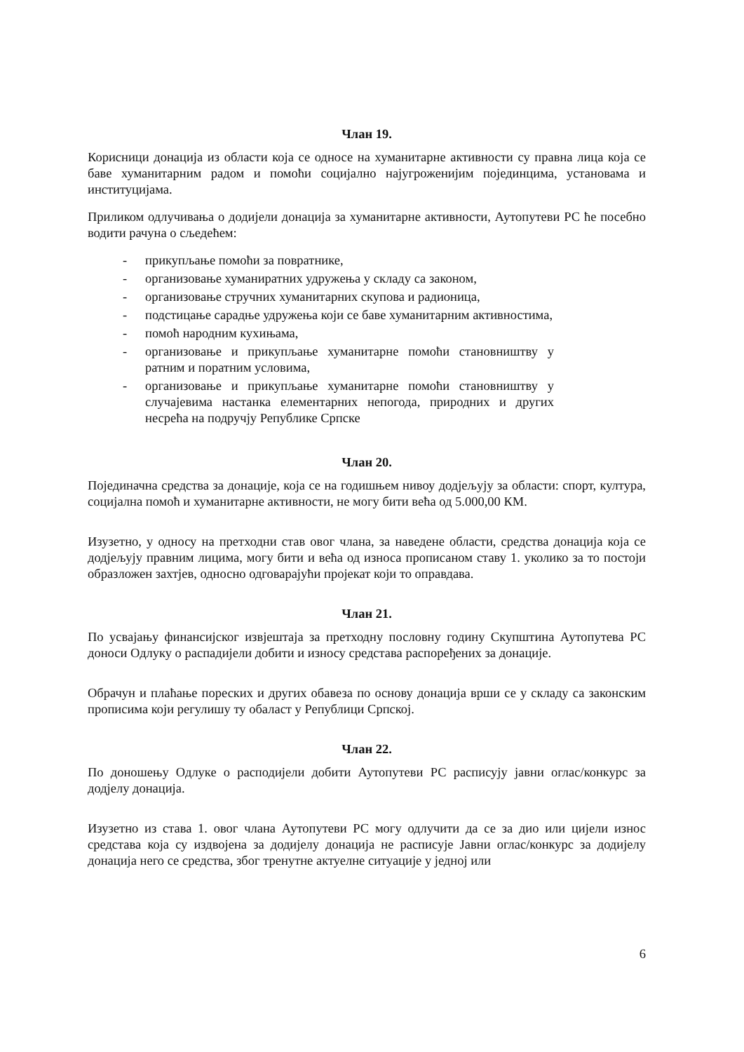Члан 19.
Корисници донација из области која се односе на хуманитарне активности су правна лица која се баве хуманитарним радом и помоћи социјално најугроженијим појединцима, установама и институцијама.
Приликом одлучивања о додијели донација за хуманитарне активности, Аутопутеви РС ће посебно водити рачуна о сљедећем:
- прикупљање помоћи за повратнике,
- организовање хуманиратних удружења у складу са законом,
- организовање стручних хуманитарних скупова и радионица,
- подстицање сарадње удружења који се баве хуманитарним активностима,
- помоћ народним кухињама,
- организовање и прикупљање хуманитарне помоћи становништву у ратним и поратним условима,
- организовање и прикупљање хуманитарне помоћи становништву у случајевима настанка елементарних непогода, природних и других несрећа на подручју Републике Српске
Члан 20.
Појединачна средства за донације, која се на годишњем нивоу додјељују за области: спорт, култура, социјална помоћ и хуманитарне активности, не могу бити већа од 5.000,00 КМ.
Изузетно, у односу на претходни став овог члана, за наведене области, средства донација која се додјељују правним лицима, могу бити и већа од износа прописаном ставу 1. уколико за то постоји образложен захтјев, односно одговарајући пројекат који то оправдава.
Члан 21.
По усвајању финансијског извјештаја за претходну пословну годину Скупштина Аутопутева РС доноси Одлуку о распадијели добити и износу средстава распоређених за донације.
Обрачун и плаћање пореских и других обавеза по основу донација врши се у складу са законским прописима који регулишу ту обаласт у Републици Српској.
Члан 22.
По доношењу Одлуке о расподијели добити Аутопутеви РС расписују јавни оглас/конкурс за додјелу донација.
Изузетно из става 1. овог члана Аутопутеви РС могу одлучити да се за дио или цијели износ средстава која су издвојена за додијелу донација не расписује Јавни оглас/конкурс за додијелу донација него се средства, због тренутне актуелне ситуације у једној или
6